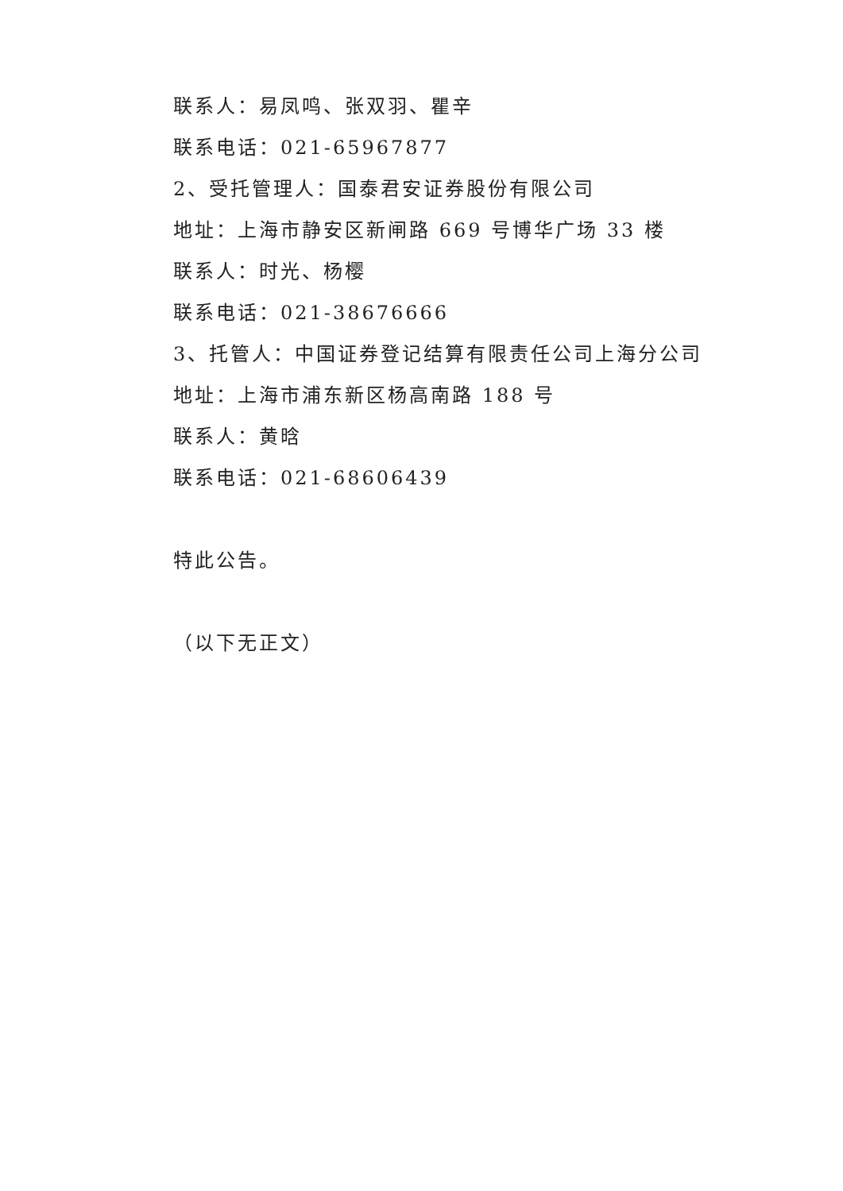联系人：易凤鸣、张双羽、瞿辛
联系电话：021-65967877
2、受托管理人：国泰君安证券股份有限公司
地址：上海市静安区新闸路 669 号博华广场 33 楼
联系人：时光、杨樱
联系电话：021-38676666
3、托管人：中国证券登记结算有限责任公司上海分公司
地址：上海市浦东新区杨高南路 188 号
联系人：黄晗
联系电话：021-68606439
特此公告。
（以下无正文）